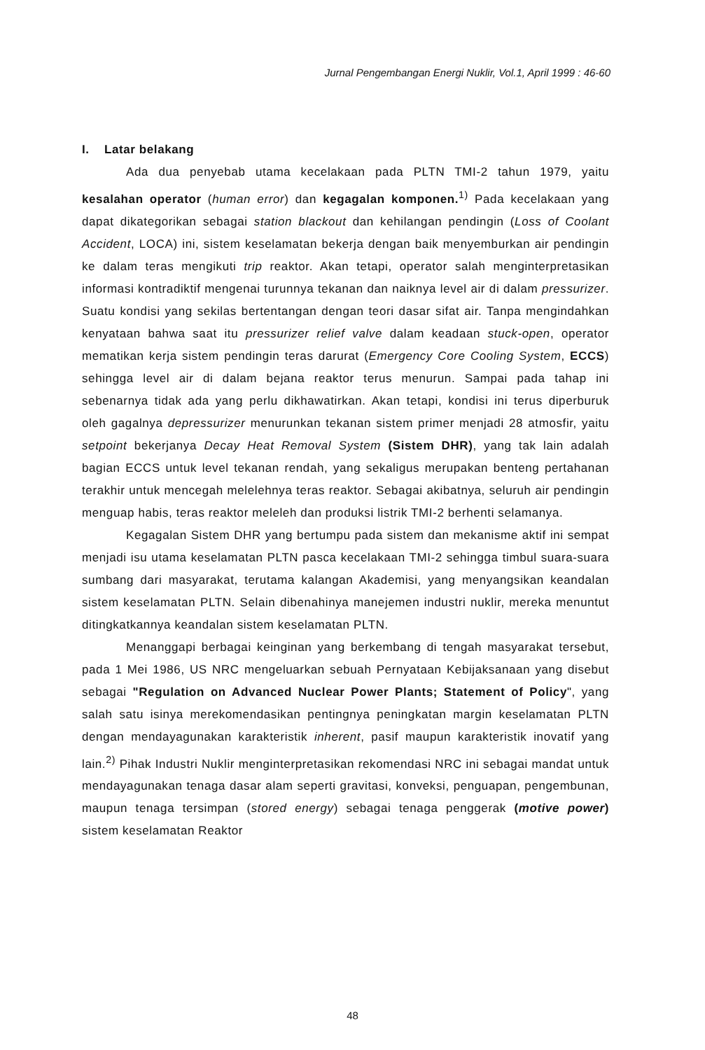Jurnal Pengembangan Energi Nuklir, Vol.1, April 1999 : 46-60
I. Latar belakang
Ada dua penyebab utama kecelakaan pada PLTN TMI-2 tahun 1979, yaitu kesalahan operator (human error) dan kegagalan komponen.<sup>1)</sup> Pada kecelakaan yang dapat dikategorikan sebagai station blackout dan kehilangan pendingin (Loss of Coolant Accident, LOCA) ini, sistem keselamatan bekerja dengan baik menyemburkan air pendingin ke dalam teras mengikuti trip reaktor. Akan tetapi, operator salah menginterpretasikan informasi kontradiktif mengenai turunnya tekanan dan naiknya level air di dalam pressurizer. Suatu kondisi yang sekilas bertentangan dengan teori dasar sifat air. Tanpa mengindahkan kenyataan bahwa saat itu pressurizer relief valve dalam keadaan stuck-open, operator mematikan kerja sistem pendingin teras darurat (Emergency Core Cooling System, ECCS) sehingga level air di dalam bejana reaktor terus menurun. Sampai pada tahap ini sebenarnya tidak ada yang perlu dikhawatirkan. Akan tetapi, kondisi ini terus diperburuk oleh gagalnya depressurizer menurunkan tekanan sistem primer menjadi 28 atmosfir, yaitu setpoint bekerjanya Decay Heat Removal System (Sistem DHR), yang tak lain adalah bagian ECCS untuk level tekanan rendah, yang sekaligus merupakan benteng pertahanan terakhir untuk mencegah melelehnya teras reaktor. Sebagai akibatnya, seluruh air pendingin menguap habis, teras reaktor meleleh dan produksi listrik TMI-2 berhenti selamanya.
Kegagalan Sistem DHR yang bertumpu pada sistem dan mekanisme aktif ini sempat menjadi isu utama keselamatan PLTN pasca kecelakaan TMI-2 sehingga timbul suara-suara sumbang dari masyarakat, terutama kalangan Akademisi, yang menyangsikan keandalan sistem keselamatan PLTN. Selain dibenahinya manejemen industri nuklir, mereka menuntut ditingkatkannya keandalan sistem keselamatan PLTN.
Menanggapi berbagai keinginan yang berkembang di tengah masyarakat tersebut, pada 1 Mei 1986, US NRC mengeluarkan sebuah Pernyataan Kebijaksanaan yang disebut sebagai "Regulation on Advanced Nuclear Power Plants; Statement of Policy", yang salah satu isinya merekomendasikan pentingnya peningkatan margin keselamatan PLTN dengan mendayagunakan karakteristik inherent, pasif maupun karakteristik inovatif yang lain.<sup>2)</sup> Pihak Industri Nuklir menginterpretasikan rekomendasi NRC ini sebagai mandat untuk mendayagunakan tenaga dasar alam seperti gravitasi, konveksi, penguapan, pengembunan, maupun tenaga tersimpan (stored energy) sebagai tenaga penggerak (motive power) sistem keselamatan Reaktor
48